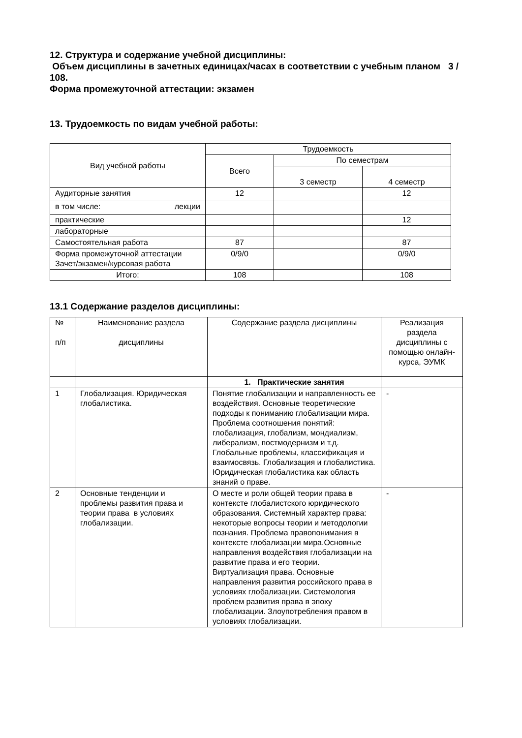12. Структура и содержание учебной дисциплины:
Объем дисциплины в зачетных единицах/часах в соответствии с учебным планом 3 / 108.
Форма промежуточной аттестации: экзамен
13. Трудоемкость по видам учебной работы:
| Вид учебной работы | Трудоемкость | | |
| --- | --- | --- | --- |
| | Всего | По семестрам | |
| | | 3 семестр | 4 семестр |
| Аудиторные занятия | 12 | | 12 |
| в том числе: лекции | | | |
| практические | | | 12 |
| лабораторные | | | |
| Самостоятельная работа | 87 | | 87 |
| Форма промежуточной аттестации Зачет/экзамен/курсовая работа | 0/9/0 | | 0/9/0 |
| Итого: | 108 | | 108 |
13.1 Содержание разделов дисциплины:
| № п/п | Наименование раздела дисциплины | Содержание раздела дисциплины | Реализация раздела дисциплины с помощью онлайн-курса, ЭУМК |
| --- | --- | --- | --- |
| | | 1. Практические занятия | |
| 1 | Глобализация. Юридическая глобалистика. | Понятие глобализации и направленность ее воздействия. Основные теоретические подходы к пониманию глобализации мира. Проблема соотношения понятий: глобализация, глобализм, мондиализм, либерализм, постмодернизм и т.д. Глобальные проблемы, классификация и взаимосвязь. Глобализация и глобалистика. Юридическая глобалистика как область знаний о праве. | - |
| 2 | Основные тенденции и проблемы развития права и теории права в условиях глобализации. | О месте и роли общей теории права в контексте глобалистского юридического образования. Системный характер права: некоторые вопросы теории и методологии познания. Проблема правопонимания в контексте глобализации мира.Основные направления воздействия глобализации на развитие права и его теории. Виртуализация права. Основные направления развития российского права в условиях глобализации. Системология проблем развития права в эпоху глобализации. Злоупотребления правом в условиях глобализации. | - |